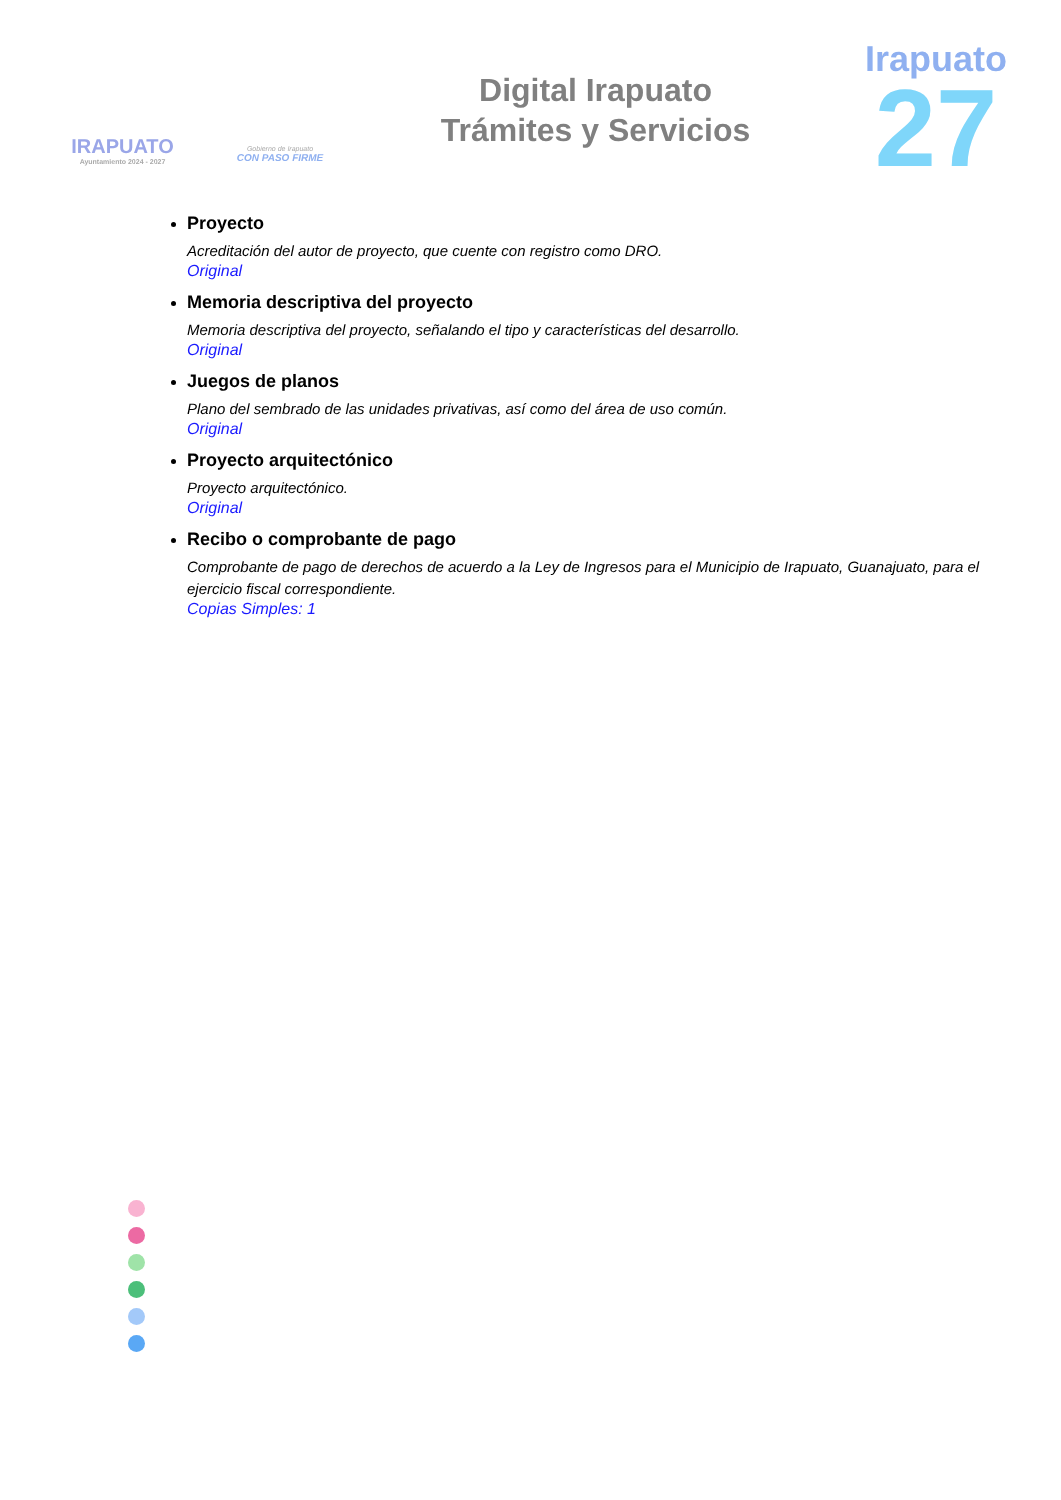IRAPUATO
Ayuntamiento 2024 - 2027
Gobierno de Irapuato
CON PASO FIRME
Digital Irapuato
Trámites y Servicios
Irapuato
27
Proyecto
Acreditación del autor de proyecto, que cuente con registro como DRO.
Original
Memoria descriptiva del proyecto
Memoria descriptiva del proyecto, señalando el tipo y características del desarrollo.
Original
Juegos de planos
Plano del sembrado de las unidades privativas, así como del área de uso común.
Original
Proyecto arquitectónico
Proyecto arquitectónico.
Original
Recibo o comprobante de pago
Comprobante de pago de derechos de acuerdo a la Ley de Ingresos para el Municipio de Irapuato, Guanajuato, para el ejercicio fiscal correspondiente.
Copias Simples: 1